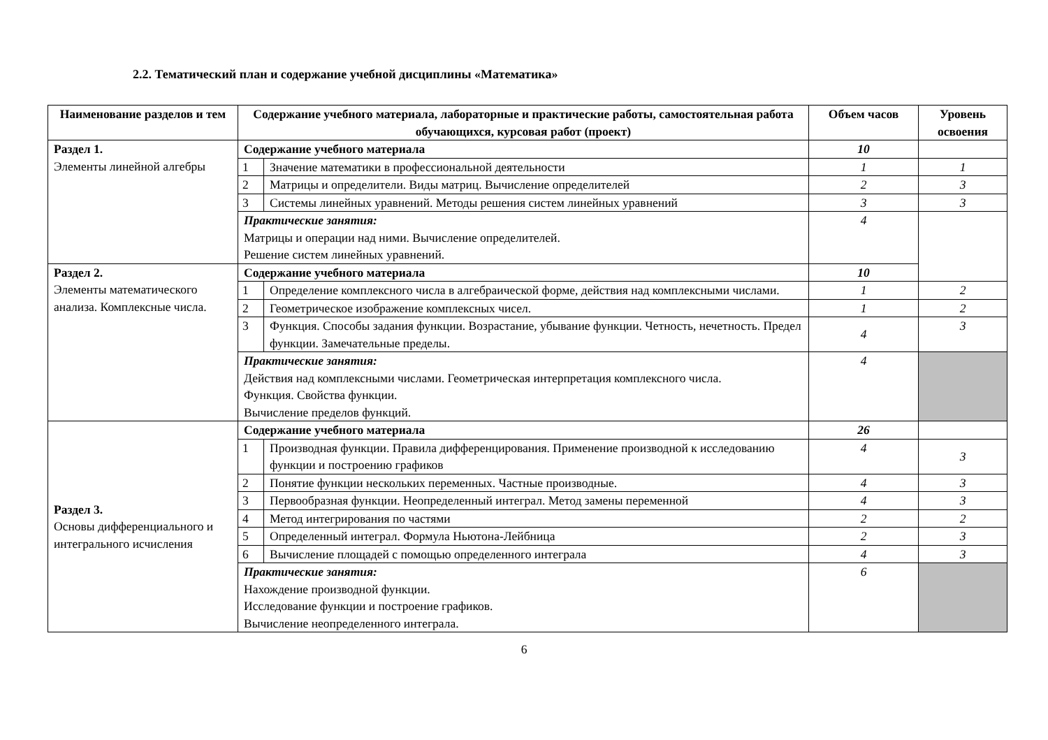2.2. Тематический план и содержание учебной дисциплины «Математика»
| Наименование разделов и тем | Содержание учебного материала, лабораторные и практические работы, самостоятельная работа обучающихся, курсовая работ (проект) | | Объем часов | Уровень освоения |
| --- | --- | --- | --- | --- |
| Раздел 1. Элементы линейной алгебры | Содержание учебного материала | | 10 | |
| | 1 | Значение математики в профессиональной деятельности | 1 | 1 |
| | 2 | Матрицы и определители. Виды матриц. Вычисление определителей | 2 | 3 |
| | 3 | Системы линейных уравнений. Методы решения систем линейных уравнений | 3 | 3 |
| | Практические занятия: Матрицы и операции над ними. Вычисление определителей. Решение систем линейных уравнений. | | 4 | |
| Раздел 2. Элементы математического анализа. Комплексные числа. | Содержание учебного материала | | 10 | |
| | 1 | Определение комплексного числа в алгебраической форме, действия над комплексными числами. | 1 | 2 |
| | 2 | Геометрическое изображение комплексных чисел. | 1 | 2 |
| | 3 | Функция. Способы задания функции. Возрастание, убывание функции. Четность, нечетность. Предел функции. Замечательные пределы. | 4 | 3 |
| | Практические занятия: Действия над комплексными числами. Геометрическая интерпретация комплексного числа. Функция. Свойства функции. Вычисление пределов функций. | | 4 | |
| Раздел 3. Основы дифференциального и интегрального исчисления | Содержание учебного материала | | 26 | |
| | 1 | Производная функции. Правила дифференцирования. Применение производной к исследованию функции и построению графиков | 4 | 3 |
| | 2 | Понятие функции нескольких переменных. Частные производные. | 4 | 3 |
| | 3 | Первообразная функции. Неопределенный интеграл. Метод замены переменной | 4 | 3 |
| | 4 | Метод интегрирования по частями | 2 | 2 |
| | 5 | Определенный интеграл. Формула Ньютона-Лейбница | 2 | 3 |
| | 6 | Вычисление площадей с помощью определенного интеграла | 4 | 3 |
| | Практические занятия: Нахождение производной функции. Исследование функции и построение графиков. Вычисление неопределенного интеграла. | | 6 | |
6